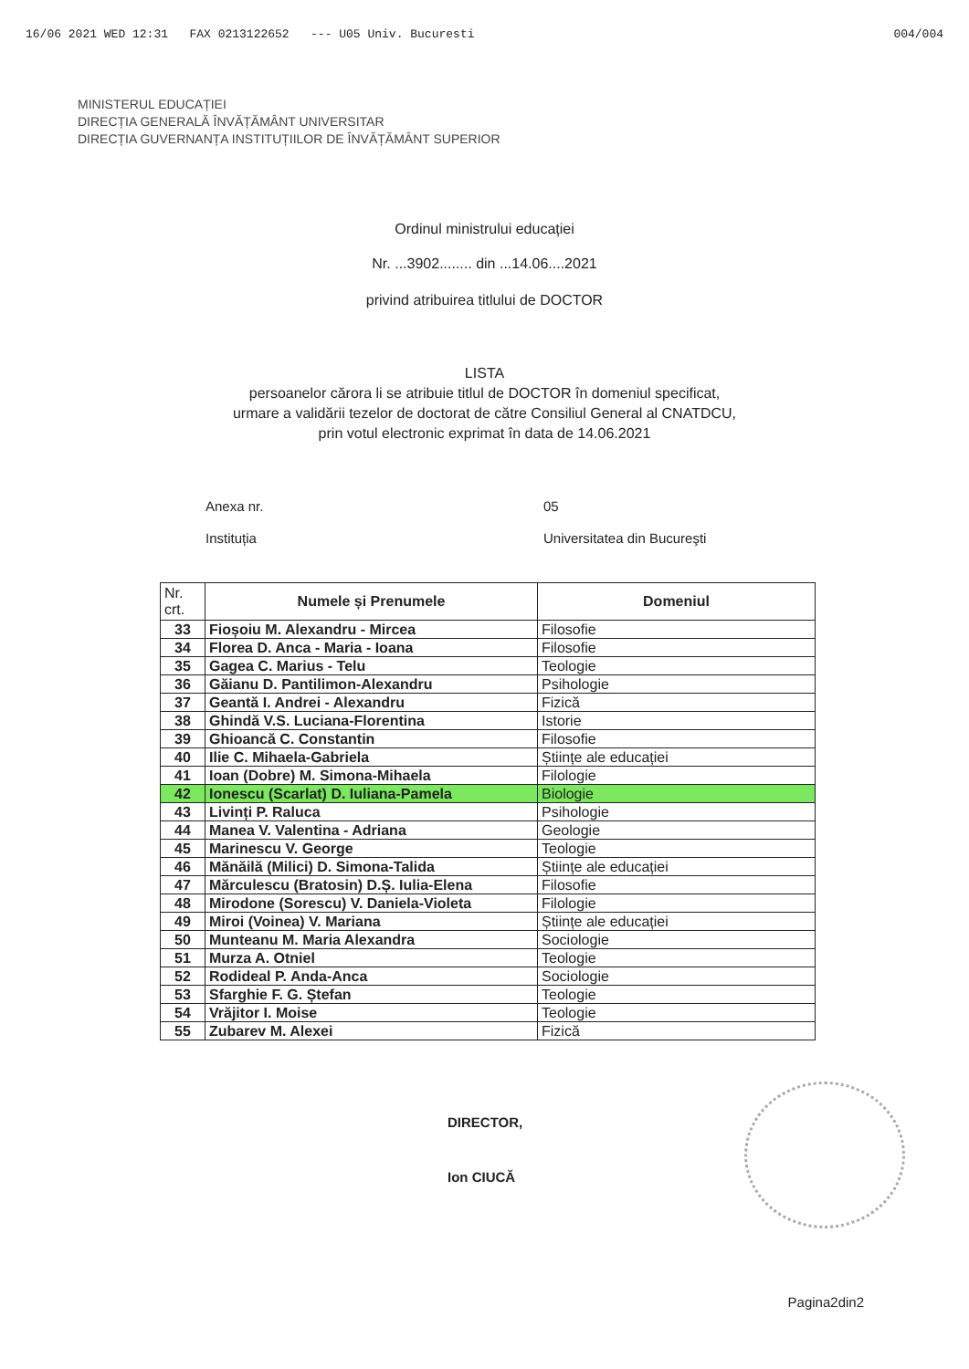16/06 2021 WED 12:31 FAX 0213122652 --- U05 Univ. Bucuresti 004/004
MINISTERUL EDUCAȚIEI
DIRECȚIA GENERALĂ ÎNVĂȚĂMÂNT UNIVERSITAR
DIRECȚIA GUVERNANȚA INSTITUȚIILOR DE ÎNVĂȚĂMÂNT SUPERIOR
Ordinul ministrului educației
Nr. ...3902........ din ...14.06....2021
privind atribuirea titlului de DOCTOR
LISTA
persoanelor cărora li se atribuie titlul de DOCTOR în domeniul specificat,
urmare a validării tezelor de doctorat de către Consiliul General al CNATDCU,
prin votul electronic exprimat în data de 14.06.2021
Anexa nr. 05
Instituția Universitatea din Bucureşti
| Nr. crt. | Numele și Prenumele | Domeniul |
| --- | --- | --- |
| 33 | Fioșoiu M. Alexandru - Mircea | Filosofie |
| 34 | Florea D. Anca - Maria - Ioana | Filosofie |
| 35 | Gagea C. Marius - Telu | Teologie |
| 36 | Găianu D. Pantilimon-Alexandru | Psihologie |
| 37 | Geantă I. Andrei - Alexandru | Fizică |
| 38 | Ghindă V.S. Luciana-Florentina | Istorie |
| 39 | Ghioancă C. Constantin | Filosofie |
| 40 | Ilie C. Mihaela-Gabriela | Științe ale educației |
| 41 | Ioan (Dobre) M. Simona-Mihaela | Filologie |
| 42 | Ionescu (Scarlat) D. Iuliana-Pamela | Biologie |
| 43 | Livinți P. Raluca | Psihologie |
| 44 | Manea V. Valentina - Adriana | Geologie |
| 45 | Marinescu V. George | Teologie |
| 46 | Mănăilă (Milici) D. Simona-Talida | Științe ale educației |
| 47 | Mărculescu (Bratosin) D.Ș. Iulia-Elena | Filosofie |
| 48 | Mirodone (Sorescu) V. Daniela-Violeta | Filologie |
| 49 | Miroi (Voinea) V. Mariana | Științe ale educației |
| 50 | Munteanu M. Maria Alexandra | Sociologie |
| 51 | Murza A. Otniel | Teologie |
| 52 | Rodideal P. Anda-Anca | Sociologie |
| 53 | Sfarghie F. G. Ștefan | Teologie |
| 54 | Vrăjitor I. Moise | Teologie |
| 55 | Zubarev M. Alexei | Fizică |
DIRECTOR,
Ion CIUCĂ
Pagina2din2